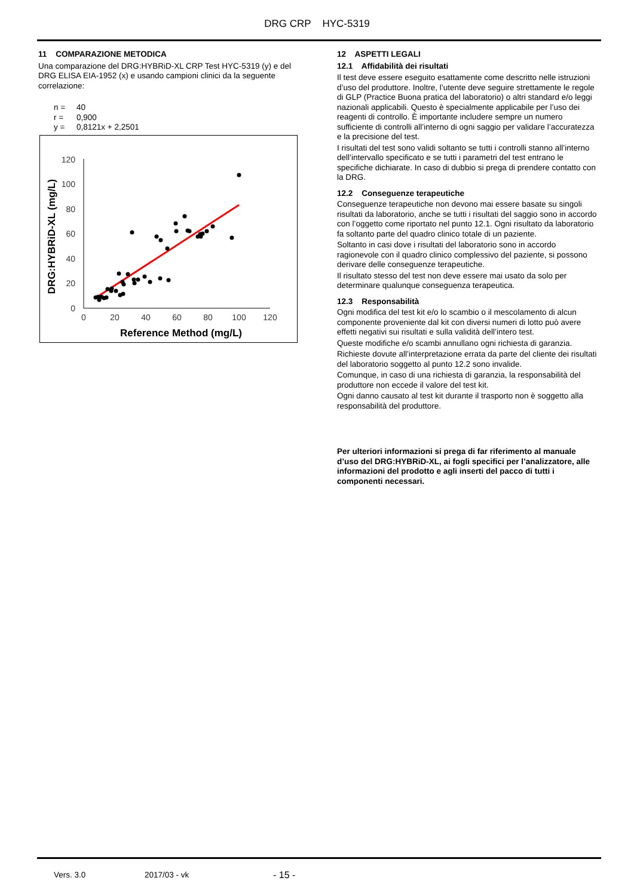DRG CRP HYC-5319
11 COMPARAZIONE METODICA
Una comparazione del DRG:HYBRiD-XL CRP Test HYC-5319 (y) e del DRG ELISA EIA-1952 (x) e usando campioni clinici da la seguente correlazione:
n = 40
r = 0,900
y = 0,8121x + 2,2501
0
20
40
60
80
100
120
0
20
40
60
80
100
120
Reference Method (mg/L)
DRG:HYBRiD-XL (mg/L)
12 ASPETTI LEGALI
12.1 Affidabilità dei risultati
Il test deve essere eseguito esattamente come descritto nelle istruzioni d’uso del produttore. Inoltre, l’utente deve seguire strettamente le regole di GLP (Practice Buona pratica del laboratorio) o altri standard e/o leggi nazionali applicabili. Questo è specialmente applicabile per l’uso dei reagenti di controllo. È importante includere sempre un numero sufficiente di controlli all’interno di ogni saggio per validare l’accuratezza e la precisione del test.
I risultati del test sono validi soltanto se tutti i controlli stanno all’interno dell’intervallo specificato e se tutti i parametri del test entrano le specifiche dichiarate. In caso di dubbio si prega di prendere contatto con la DRG.
12.2 Conseguenze terapeutiche
Conseguenze terapeutiche non devono mai essere basate su singoli risultati da laboratorio, anche se tutti i risultati del saggio sono in accordo con l’oggetto come riportato nel punto 12.1. Ogni risultato da laboratorio fa soltanto parte del quadro clinico totale di un paziente.
Soltanto in casi dove i risultati del laboratorio sono in accordo ragionevole con il quadro clinico complessivo del paziente, si possono derivare delle conseguenze terapeutiche.
Il risultato stesso del test non deve essere mai usato da solo per determinare qualunque conseguenza terapeutica.
12.3 Responsabilità
Ogni modifica del test kit e/o lo scambio o il mescolamento di alcun componente proveniente dal kit con diversi numeri di lotto può avere effetti negativi sui risultati e sulla validità dell’intero test.
Queste modifiche e/o scambi annullano ogni richiesta di garanzia.
Richieste dovute all’interpretazione errata da parte del cliente dei risultati del laboratorio soggetto al punto 12.2 sono invalide.
Comunque, in caso di una richiesta di garanzia, la responsabilità del produttore non eccede il valore del test kit.
Ogni danno causato al test kit durante il trasporto non è soggetto alla responsabilità del produttore.
Per ulteriori informazioni si prega di far riferimento al manuale d’uso del DRG:HYBRiD-XL, ai fogli specifici per l’analizzatore, alle informazioni del prodotto e agli inserti del pacco di tutti i componenti necessari.
Vers. 3.0 2017/03 - vk - 15 -